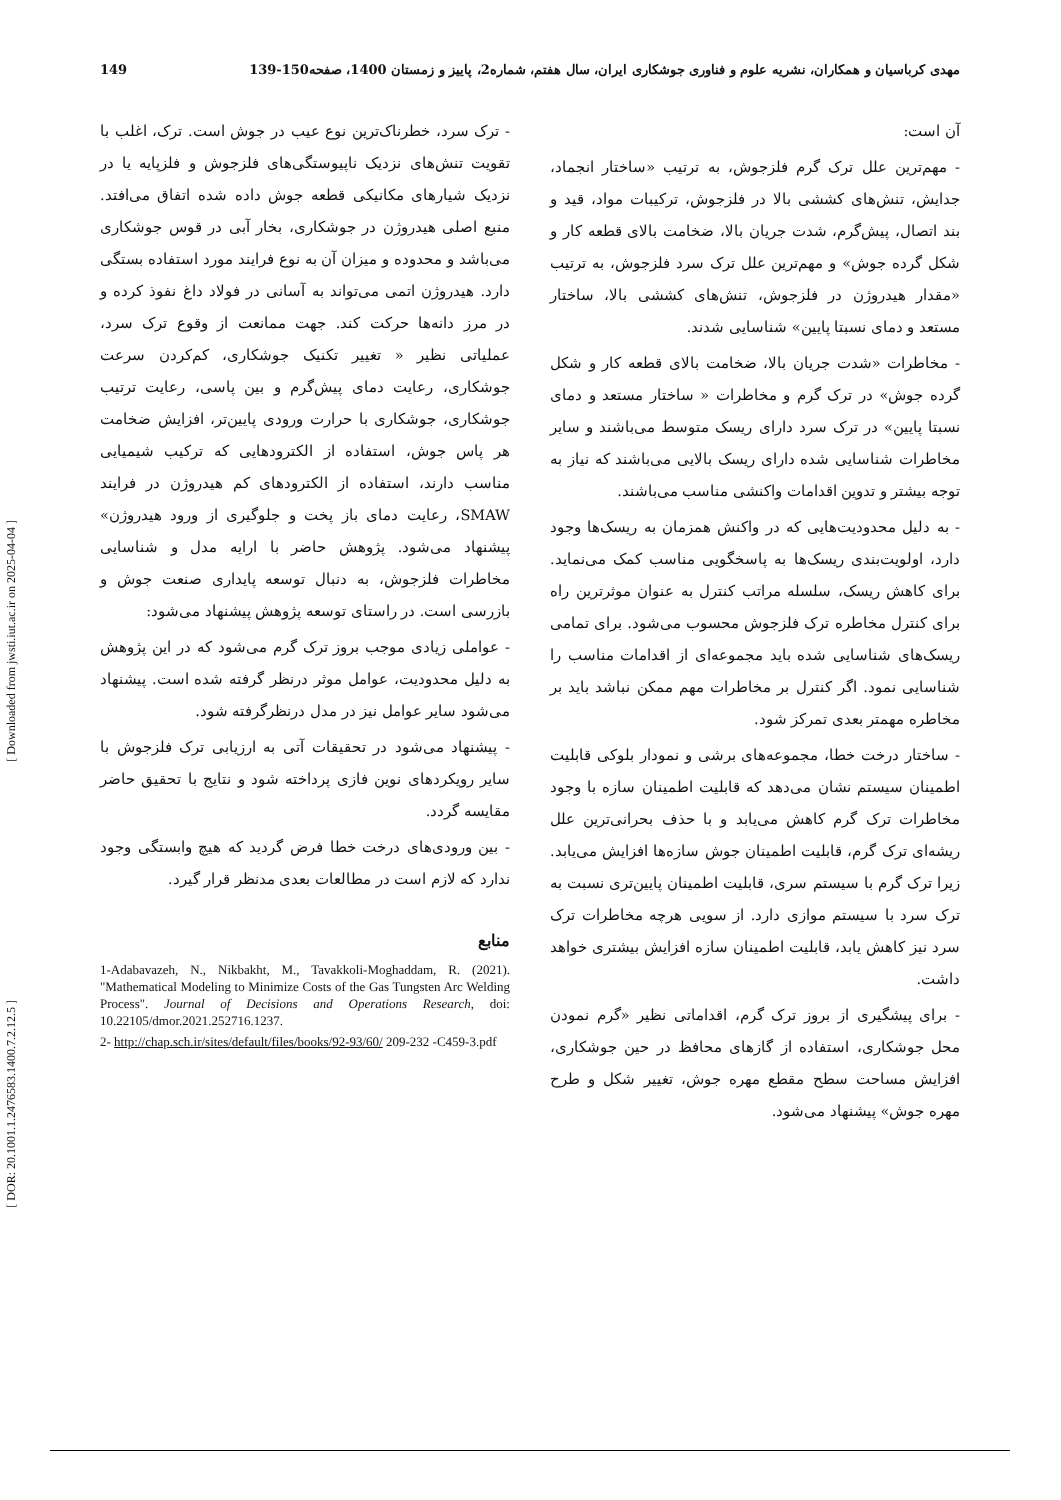مهدی کرباسیان و همکاران، نشریه علوم و فناوری جوشکاری ایران، سال هفتم، شماره2، پاییز و زمستان 1400، صفحه150-139 149
آن است:
- مهم‌ترین علل ترک گرم فلزجوش، به ترتیب «ساختار انجماد، جدایش، تنش‌های کششی بالا در فلزجوش، ترکیبات مواد، قید و بند اتصال، پیش‌گرم، شدت جریان بالا، ضخامت بالای قطعه کار و شکل گرده جوش» و مهم‌ترین علل ترک سرد فلزجوش، به ترتیب «مقدار هیدروژن در فلزجوش، تنش‌های کششی بالا، ساختار مستعد و دمای نسبتا پایین» شناسایی شدند.
- مخاطرات «شدت جریان بالا، ضخامت بالای قطعه کار و شکل گرده جوش» در ترک گرم و مخاطرات « ساختار مستعد و دمای نسبتا پایین» در ترک سرد دارای ریسک متوسط می‌باشند و سایر مخاطرات شناسایی شده دارای ریسک بالایی می‌باشند که نیاز به توجه بیشتر و تدوین اقدامات واکنشی مناسب می‌باشند.
- به دلیل محدودیت‌هایی که در واکنش همزمان به ریسک‌ها وجود دارد، اولویت‌بندی ریسک‌ها به پاسخگویی مناسب کمک می‌نماید. برای کاهش ریسک، سلسله مراتب کنترل به عنوان موثرترین راه برای کنترل مخاطره ترک فلزجوش محسوب می‌شود. برای تمامی ریسک‌های شناسایی شده باید مجموعه‌ای از اقدامات مناسب را شناسایی نمود. اگر کنترل بر مخاطرات مهم ممکن نباشد باید بر مخاطره مهمتر بعدی تمرکز شود.
- ساختار درخت خطا، مجموعه‌های برشی و نمودار بلوکی قابلیت اطمینان سیستم نشان می‌دهد که قابلیت اطمینان سازه با وجود مخاطرات ترک گرم کاهش می‌یابد و با حذف بحرانی‌ترین علل ریشه‌ای ترک گرم، قابلیت اطمینان جوش سازه‌ها افزایش می‌یابد. زیرا ترک گرم با سیستم سری، قابلیت اطمینان پایین‌تری نسبت به ترک سرد با سیستم موازی دارد. از سویی هرچه مخاطرات ترک سرد نیز کاهش یابد، قابلیت اطمینان سازه افزایش بیشتری خواهد داشت.
- برای پیشگیری از بروز ترک گرم، اقداماتی نظیر «گرم نمودن محل جوشکاری، استفاده از گازهای محافظ در حین جوشکاری، افزایش مساحت سطح مقطع مهره جوش، تغییر شکل و طرح مهره جوش» پیشنهاد می‌شود.
- ترک سرد، خطرناک‌ترین نوع عیب در جوش است. ترک، اغلب با تقویت تنش‌های نزدیک ناپیوستگی‌های فلزجوش و فلزپایه یا در نزدیک شیارهای مکانیکی قطعه جوش داده شده اتفاق می‌افتد. منبع اصلی هیدروژن در جوشکاری، بخار آبی در قوس جوشکاری می‌باشد و محدوده و میزان آن به نوع فرایند مورد استفاده بستگی دارد. هیدروژن اتمی می‌تواند به آسانی در فولاد داغ نفوذ کرده و در مرز دانه‌ها حرکت کند. جهت ممانعت از وقوع ترک سرد، عملیاتی نظیر « تغییر تکنیک جوشکاری، کم‌کردن سرعت جوشکاری، رعایت دمای پیش‌گرم و بین پاسی، رعایت ترتیب جوشکاری، جوشکاری با حرارت ورودی پایین‌تر، افزایش ضخامت هر پاس جوش، استفاده از الکترودهایی که ترکیب شیمیایی مناسب دارند، استفاده از الکترودهای کم هیدروژن در فرایند SMAW، رعایت دمای باز پخت و جلوگیری از ورود هیدروژن» پیشنهاد می‌شود. پژوهش حاضر با ارایه مدل و شناسایی مخاطرات فلزجوش، به دنبال توسعه پایداری صنعت جوش و بازرسی است. در راستای توسعه پژوهش پیشنهاد می‌شود:
- عواملی زیادی موجب بروز ترک گرم می‌شود که در این پژوهش به دلیل محدودیت، عوامل موثر درنظر گرفته شده است. پیشنهاد می‌شود سایر عوامل نیز در مدل درنظرگرفته شود.
- پیشنهاد می‌شود در تحقیقات آتی به ارزیابی ترک فلزجوش با سایر رویکردهای نوین فازی پرداخته شود و نتایج با تحقیق حاضر مقایسه گردد.
- بین ورودی‌های درخت خطا فرض گردید که هیچ وابستگی وجود ندارد که لازم است در مطالعات بعدی مدنظر قرار گیرد.
منابع
1-Adabavazeh, N., Nikbakht, M., Tavakkoli-Moghaddam, R. (2021). "Mathematical Modeling to Minimize Costs of the Gas Tungsten Arc Welding Process". Journal of Decisions and Operations Research, doi: 10.22105/dmor.2021.252716.1237.
2- http://chap.sch.ir/sites/default/files/books/92-93/60/ 209-232 -C459-3.pdf
[ Downloaded from jwsti.iut.ac.ir on 2025-04-04 ]
[ DOR: 20.1001.1.2476583.1400.7.2.12.5 ]